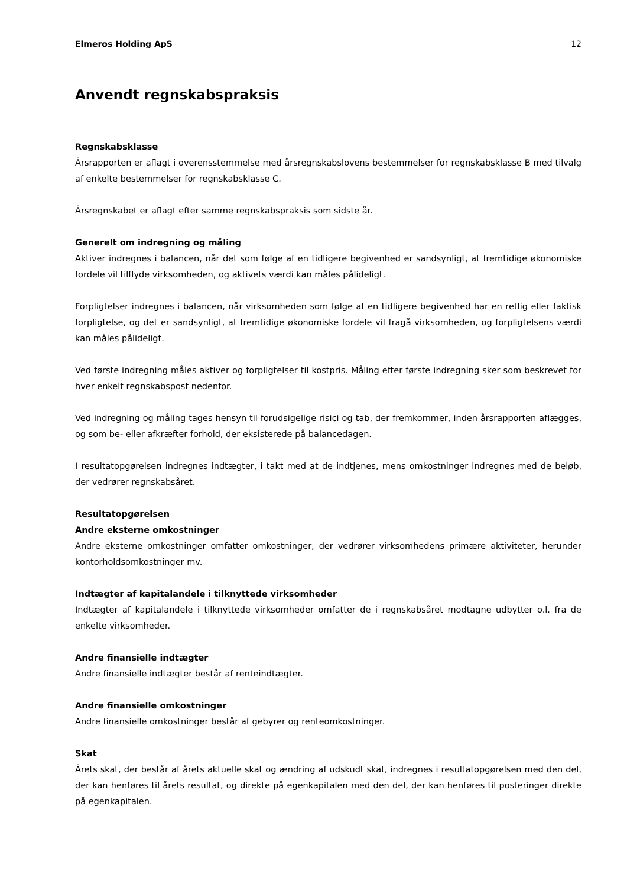Elmeros Holding ApS 12
Anvendt regnskabspraksis
Regnskabsklasse
Årsrapporten er aflagt i overensstemmelse med årsregnskabslovens bestemmelser for regnskabsklasse B med tilvalg af enkelte bestemmelser for regnskabsklasse C.
Årsregnskabet er aflagt efter samme regnskabspraksis som sidste år.
Generelt om indregning og måling
Aktiver indregnes i balancen, når det som følge af en tidligere begivenhed er sandsynligt, at fremtidige økonomiske fordele vil tilflyde virksomheden, og aktivets værdi kan måles pålideligt.
Forpligtelser indregnes i balancen, når virksomheden som følge af en tidligere begivenhed har en retlig eller faktisk forpligtelse, og det er sandsynligt, at fremtidige økonomiske fordele vil fragå virksomheden, og forpligtelsens værdi kan måles pålideligt.
Ved første indregning måles aktiver og forpligtelser til kostpris. Måling efter første indregning sker som beskrevet for hver enkelt regnskabspost nedenfor.
Ved indregning og måling tages hensyn til forudsigelige risici og tab, der fremkommer, inden årsrapporten aflægges, og som be- eller afkræfter forhold, der eksisterede på balancedagen.
I resultatopgørelsen indregnes indtægter, i takt med at de indtjenes, mens omkostninger indregnes med de beløb, der vedrører regnskabsåret.
Resultatopgørelsen
Andre eksterne omkostninger
Andre eksterne omkostninger omfatter omkostninger, der vedrører virksomhedens primære aktiviteter, herunder kontorholdsomkostninger mv.
Indtægter af kapitalandele i tilknyttede virksomheder
Indtægter af kapitalandele i tilknyttede virksomheder omfatter de i regnskabsåret modtagne udbytter o.l. fra de enkelte virksomheder.
Andre finansielle indtægter
Andre finansielle indtægter består af renteindtægter.
Andre finansielle omkostninger
Andre finansielle omkostninger består af gebyrer og renteomkostninger.
Skat
Årets skat, der består af årets aktuelle skat og ændring af udskudt skat, indregnes i resultatopgørelsen med den del, der kan henføres til årets resultat, og direkte på egenkapitalen med den del, der kan henføres til posteringer direkte på egenkapitalen.